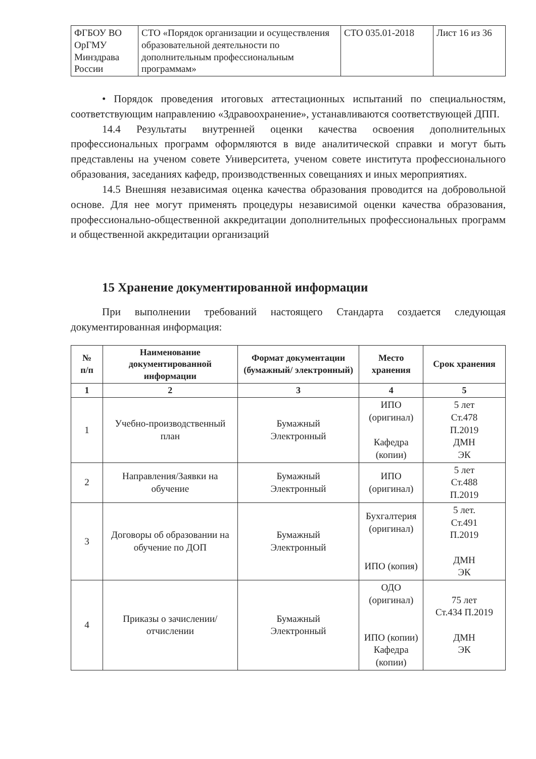| ФГБОУ ВО ОрГМУ Минздрава России | СТО «Порядок организации и осуществления образовательной деятельности по дополнительным профессиональным программам» | СТО 035.01-2018 | Лист 16 из 36 |
• Порядок проведения итоговых аттестационных испытаний по специальностям, соответствующим направлению «Здравоохранение», устанавливаются соответствующей ДПП.
14.4 Результаты внутренней оценки качества освоения дополнительных профессиональных программ оформляются в виде аналитической справки и могут быть представлены на ученом совете Университета, ученом совете института профессионального образования, заседаниях кафедр, производственных совещаниях и иных мероприятиях.
14.5 Внешняя независимая оценка качества образования проводится на добровольной основе. Для нее могут применять процедуры независимой оценки качества образования, профессионально-общественной аккредитации дополнительных профессиональных программ и общественной аккредитации организаций
15 Хранение документированной информации
При выполнении требований настоящего Стандарта создается следующая документированная информация:
| № п/п | Наименование документированной информации | Формат документации (бумажный/ электронный) | Место хранения | Срок хранения |
| --- | --- | --- | --- | --- |
| 1 | 2 | 3 | 4 | 5 |
| 1 | Учебно-производственный план | Бумажный Электронный | ИПО (оригинал) Кафедра (копии) | 5 лет Ст.478 П.2019 ДМН ЭК |
| 2 | Направления/Заявки на обучение | Бумажный Электронный | ИПО (оригинал) | 5 лет Ст.488 П.2019 |
| 3 | Договоры об образовании на обучение по ДОП | Бумажный Электронный | Бухгалтерия (оригинал) ИПО (копия) | 5 лет. Ст.491 П.2019 ДМН ЭК |
| 4 | Приказы о зачислении/отчислении | Бумажный Электронный | ОДО (оригинал) ИПО (копии) Кафедра (копии) | 75 лет Ст.434 П.2019 ДМН ЭК |